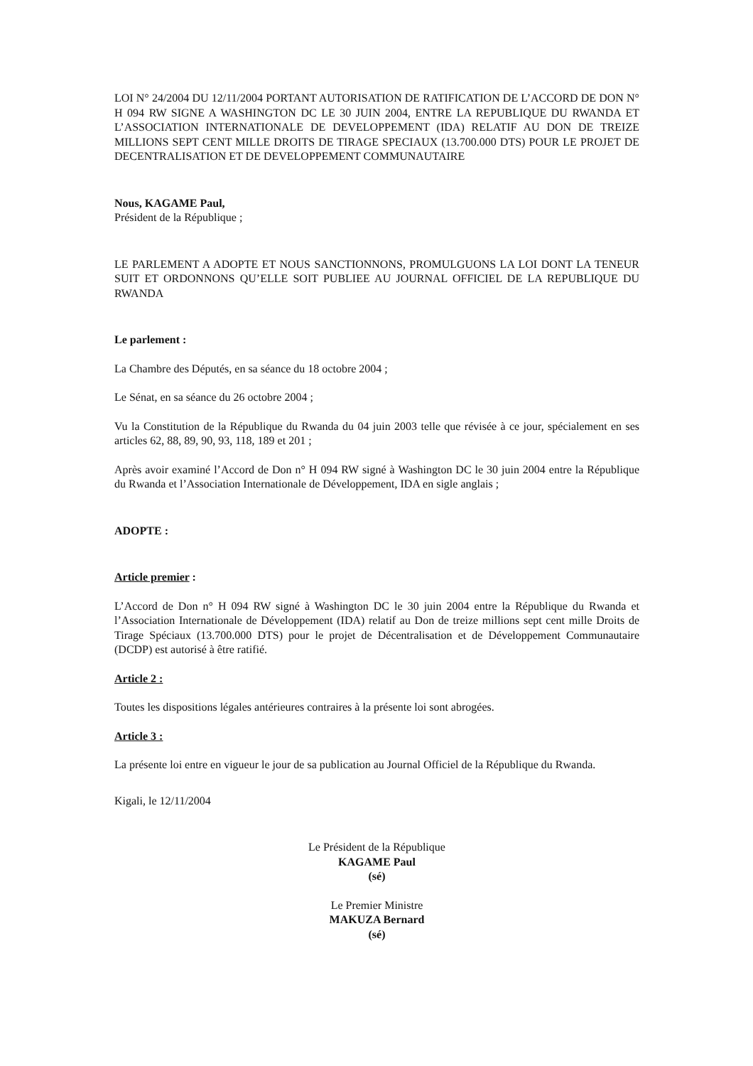LOI N° 24/2004 DU 12/11/2004 PORTANT AUTORISATION DE RATIFICATION DE L’ACCORD DE DON N° H 094 RW SIGNE A WASHINGTON DC LE 30 JUIN 2004, ENTRE LA REPUBLIQUE DU RWANDA ET L’ASSOCIATION INTERNATIONALE DE DEVELOPPEMENT (IDA) RELATIF AU DON DE TREIZE MILLIONS SEPT CENT MILLE DROITS DE TIRAGE SPECIAUX (13.700.000 DTS) POUR LE PROJET DE DECENTRALISATION ET DE DEVELOPPEMENT COMMUNAUTAIRE
Nous, KAGAME Paul,
Président de la République ;
LE PARLEMENT A ADOPTE ET NOUS SANCTIONNONS, PROMULGUONS LA LOI DONT LA TENEUR SUIT ET ORDONNONS QU’ELLE SOIT PUBLIEE AU JOURNAL OFFICIEL DE LA REPUBLIQUE DU RWANDA
Le parlement :
La Chambre des Députés, en sa séance du 18 octobre 2004 ;
Le Sénat, en sa séance du 26 octobre 2004 ;
Vu la Constitution de la République du Rwanda du 04 juin 2003 telle que révisée à ce jour, spécialement en ses articles 62, 88, 89, 90, 93, 118, 189 et 201 ;
Après avoir examiné l’Accord de Don n° H 094 RW signé à Washington DC le 30 juin 2004 entre la République du Rwanda et l’Association Internationale de Développement, IDA en sigle anglais ;
ADOPTE :
Article premier :
L’Accord de Don n° H 094 RW signé à Washington DC le 30 juin 2004 entre la République du Rwanda et l’Association Internationale de Développement (IDA) relatif au Don de treize millions sept cent mille Droits de Tirage Spéciaux (13.700.000 DTS) pour le projet de Décentralisation et de Développement Communautaire (DCDP) est autorisé à être ratifié.
Article 2 :
Toutes les dispositions légales antérieures contraires à la présente loi sont abrogées.
Article 3 :
La présente loi entre en vigueur le jour de sa publication au Journal Officiel de la République du Rwanda.
Kigali, le 12/11/2004
Le Président de la République
KAGAME Paul
(sé)
Le Premier Ministre
MAKUZA Bernard
(sé)